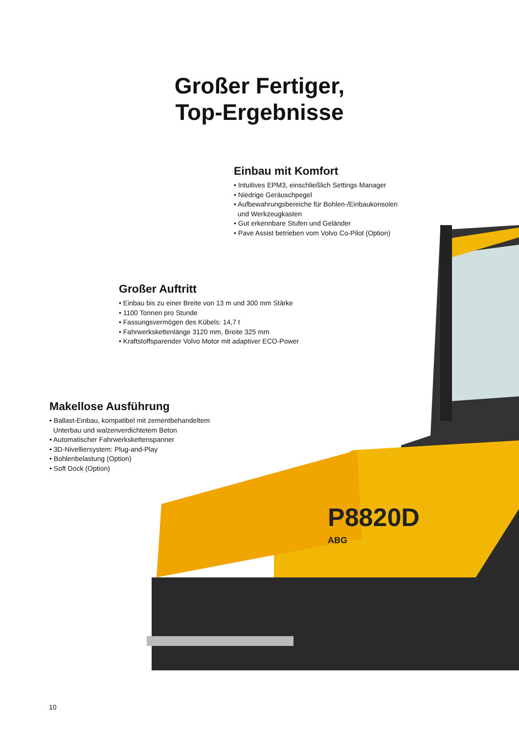P8820D
ABG
Großer Fertiger,
Top-Ergebnisse
Einbau mit Komfort
• Intuitives EPM3, einschließlich Settings Manager
• Niedrige Geräuschpegel
• Aufbewahrungsbereiche für Bohlen-/Einbaukonsolen
und Werkzeugkasten
• Gut erkennbare Stufen und Geländer
• Pave Assist betrieben vom Volvo Co-Pilot (Option)
Großer Auftritt
• Einbau bis zu einer Breite von 13 m und 300 mm Stärke
• 1100 Tonnen pro Stunde
• Fassungsvermögen des Kübels: 14,7 t
• Fahrwerkskettenlänge 3120 mm, Breite 325 mm
• Kraftstoffsparender Volvo Motor mit adaptiver ECO-Power
Makellose Ausführung
• Ballast-Einbau, kompatibel mit zementbehandeltem
Unterbau und walzenverdichtetem Beton
• Automatischer Fahrwerkskettenspanner
• 3D-Nivelliersystem: Plug-and-Play
• Bohlenbelastung (Option)
• Soft Dock (Option)
10